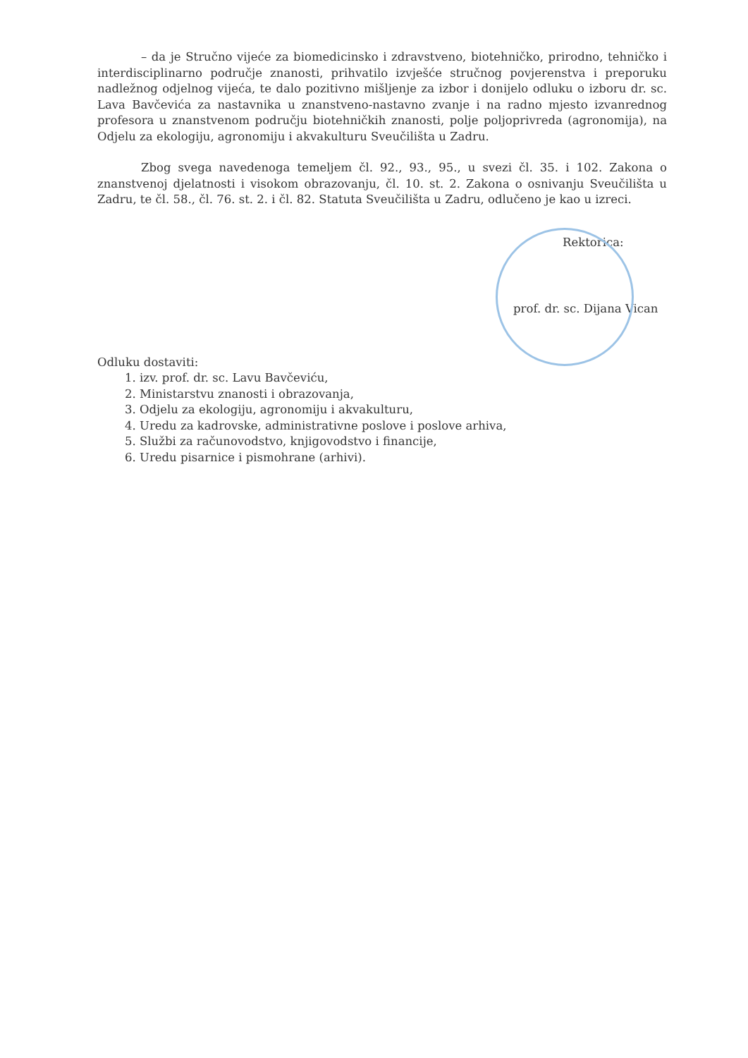– da je Stručno vijeće za biomedicinsko i zdravstveno, biotehničko, prirodno, tehničko i interdisciplinarno područje znanosti, prihvatilo izvješće stručnog povjerenstva i preporuku nadležnog odjelnog vijeća, te dalo pozitivno mišljenje za izbor i donijelo odluku o izboru dr. sc. Lava Bavčevića za nastavnika u znanstveno-nastavno zvanje i na radno mjesto izvanrednog profesora u znanstvenom području biotehničkih znanosti, polje poljoprivreda (agronomija), na Odjelu za ekologiju, agronomiju i akvakulturu Sveučilišta u Zadru.
Zbog svega navedenoga temeljem čl. 92., 93., 95., u svezi čl. 35. i 102. Zakona o znanstvenoj djelatnosti i visokom obrazovanju, čl. 10. st. 2. Zakona o osnivanju Sveučilišta u Zadru, te čl. 58., čl. 76. st. 2. i čl. 82. Statuta Sveučilišta u Zadru, odlučeno je kao u izreci.
Rektorica:
prof. dr. sc. Dijana Vican
Odluku dostaviti:
1. izv. prof. dr. sc. Lavu Bavčeviću,
2. Ministarstvu znanosti i obrazovanja,
3. Odjelu za ekologiju, agronomiju i akvakulturu,
4. Uredu za kadrovske, administrativne poslove i poslove arhiva,
5. Službi za računovodstvo, knjigovodstvo i financije,
6. Uredu pisarnice i pismohrane (arhivi).